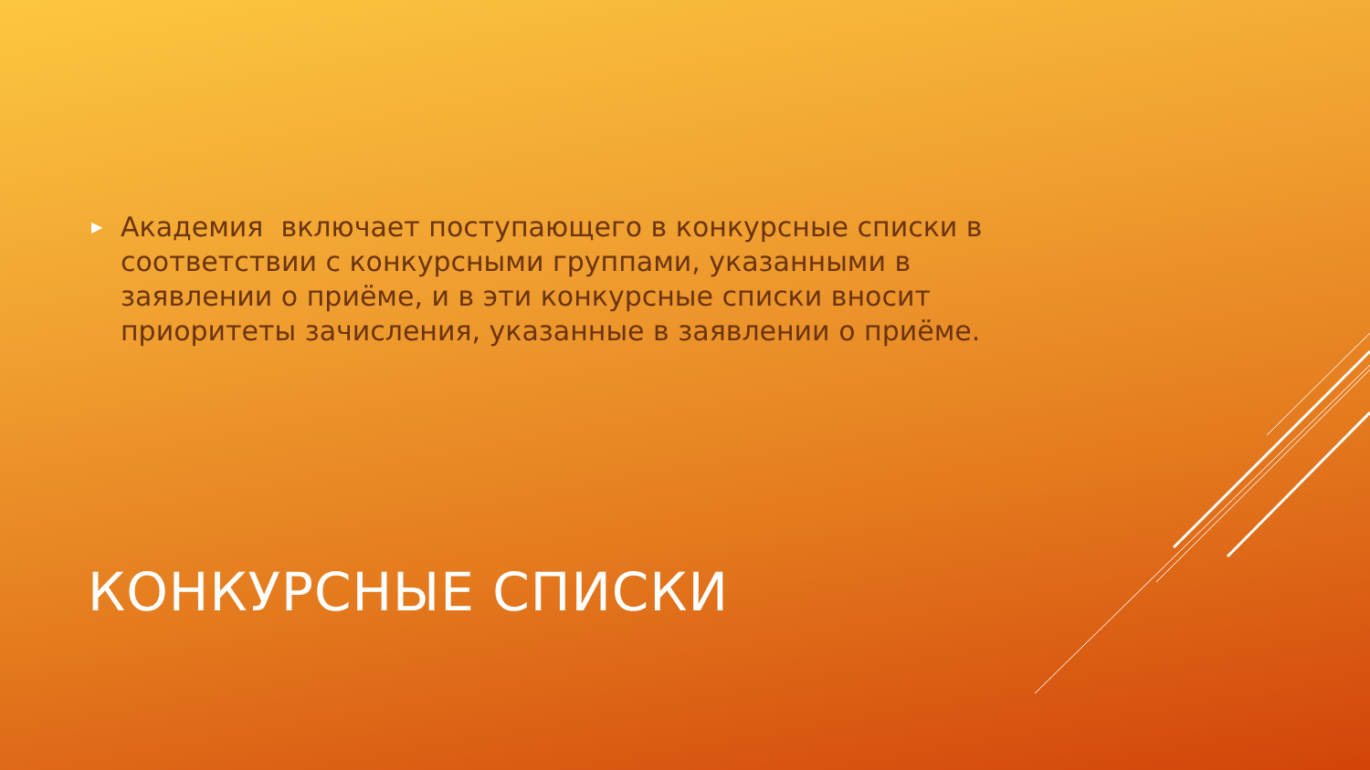▶ Академия включает поступающего в конкурсные списки в соответствии с конкурсными группами, указанными в заявлении о приёме, и в эти конкурсные списки вносит приоритеты зачисления, указанные в заявлении о приёме.
КОНКУРСНЫЕ СПИСКИ